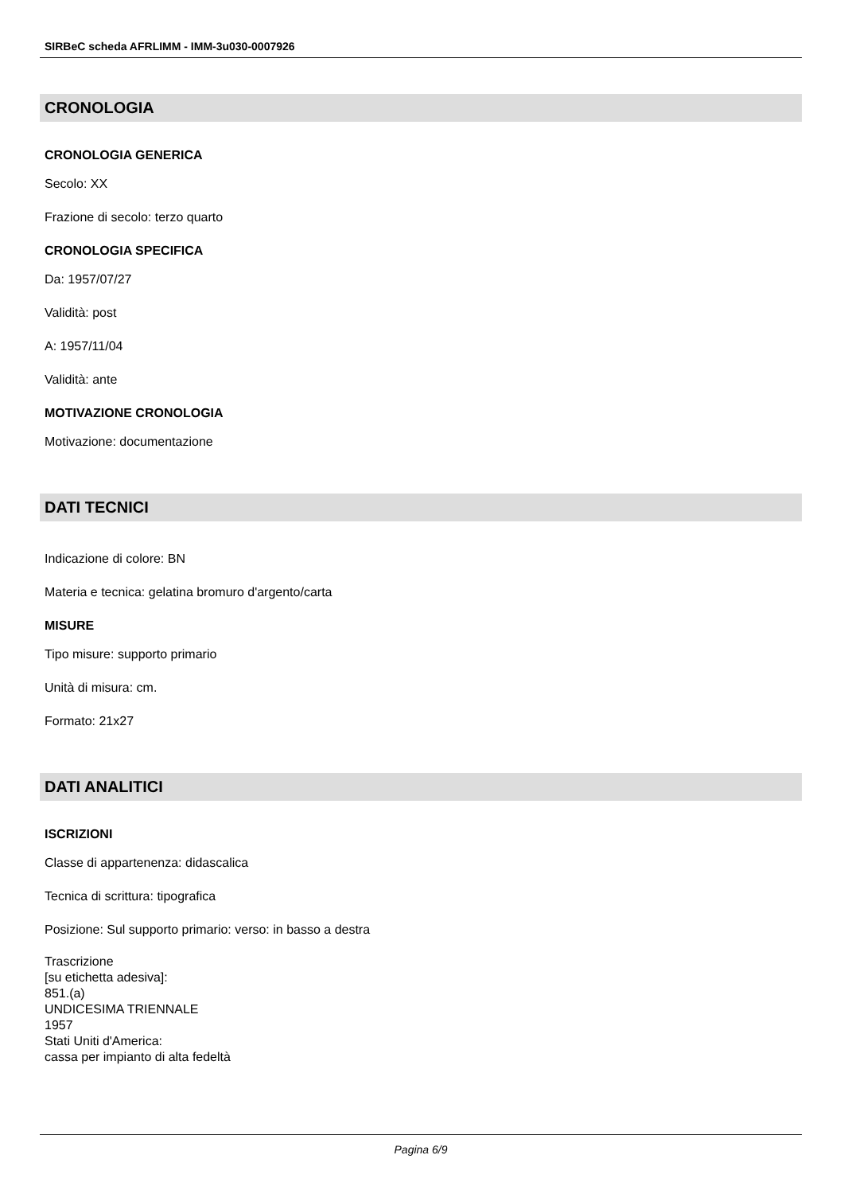SIRBeC scheda AFRLIMM - IMM-3u030-0007926
CRONOLOGIA
CRONOLOGIA GENERICA
Secolo: XX
Frazione di secolo: terzo quarto
CRONOLOGIA SPECIFICA
Da: 1957/07/27
Validità: post
A: 1957/11/04
Validità: ante
MOTIVAZIONE CRONOLOGIA
Motivazione: documentazione
DATI TECNICI
Indicazione di colore: BN
Materia e tecnica: gelatina bromuro d'argento/carta
MISURE
Tipo misure: supporto primario
Unità di misura: cm.
Formato: 21x27
DATI ANALITICI
ISCRIZIONI
Classe di appartenenza: didascalica
Tecnica di scrittura: tipografica
Posizione: Sul supporto primario: verso: in basso a destra
Trascrizione
[su etichetta adesiva]:
851.(a)
UNDICESIMA TRIENNALE
1957
Stati Uniti d'America:
cassa per impianto di alta fedeltà
Pagina 6/9